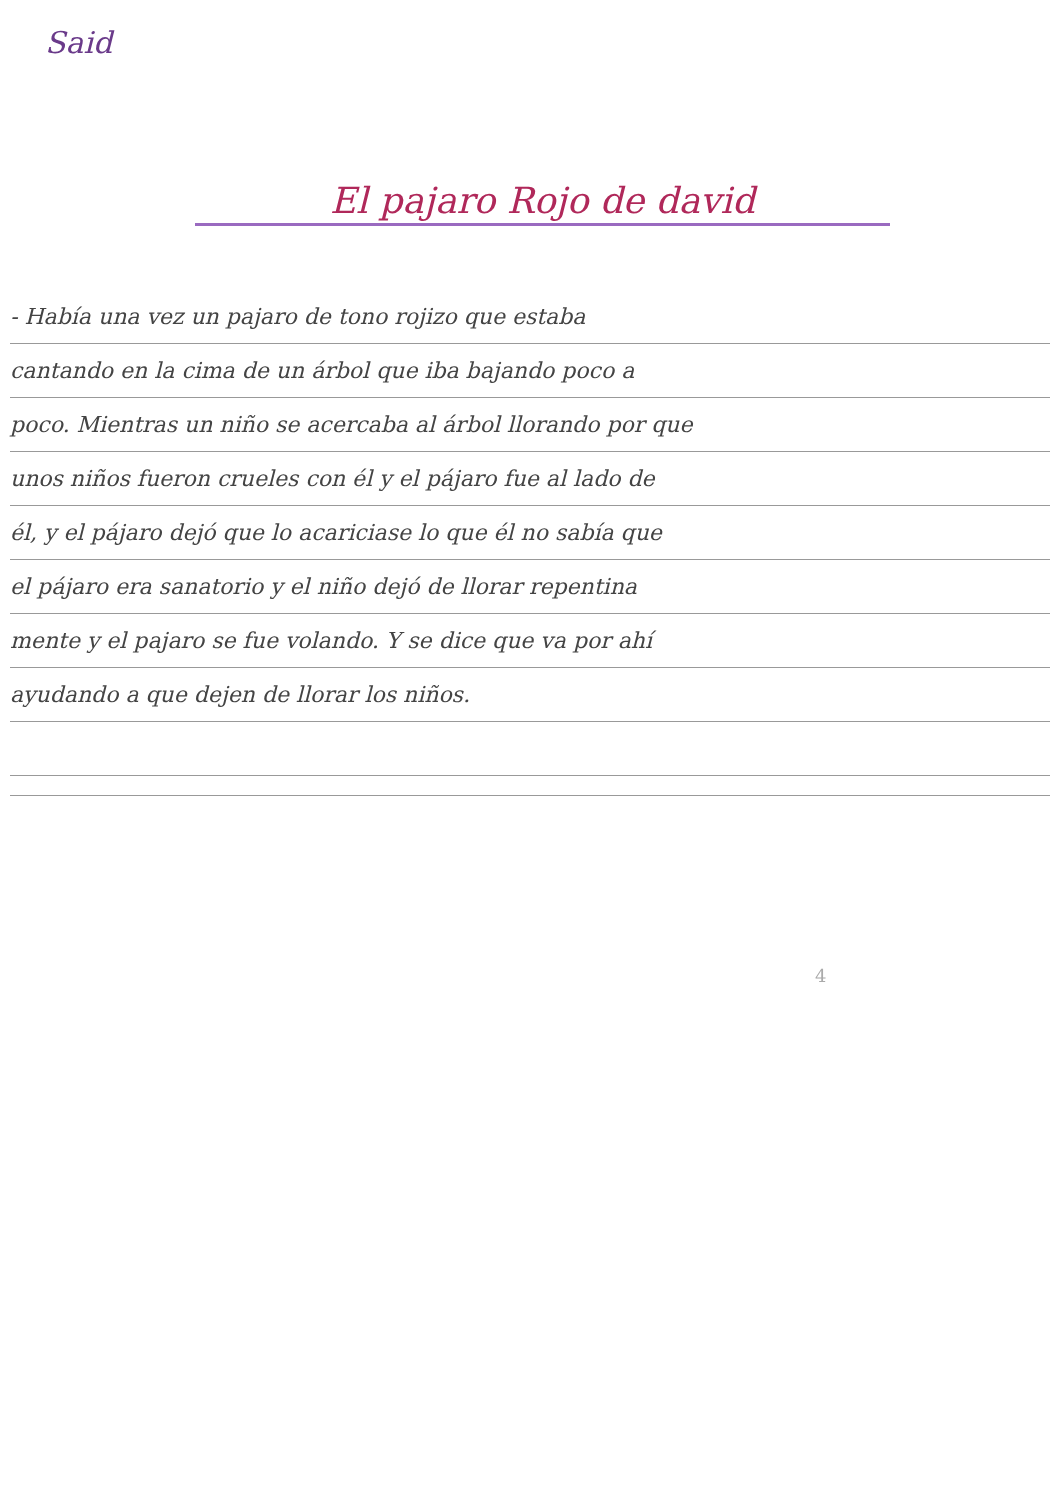Said
El pajaro Rojo de david
- Había una vez un pajaro de tono rojizo que estaba
cantando en la cima de un árbol que iba bajando poco a
poco. Mientras un niño se acercaba al árbol llorando por que
unos niños fueron crueles con él y el pájaro fue al lado de
él, y el pájaro dejó que lo acariciase lo que él no sabía que
el pájaro era sanatorio y el niño dejó de llorar repentina
mente y el pajaro se fue volando. Y se dice que va por ahí
ayudando a que dejen de llorar los niños.
4